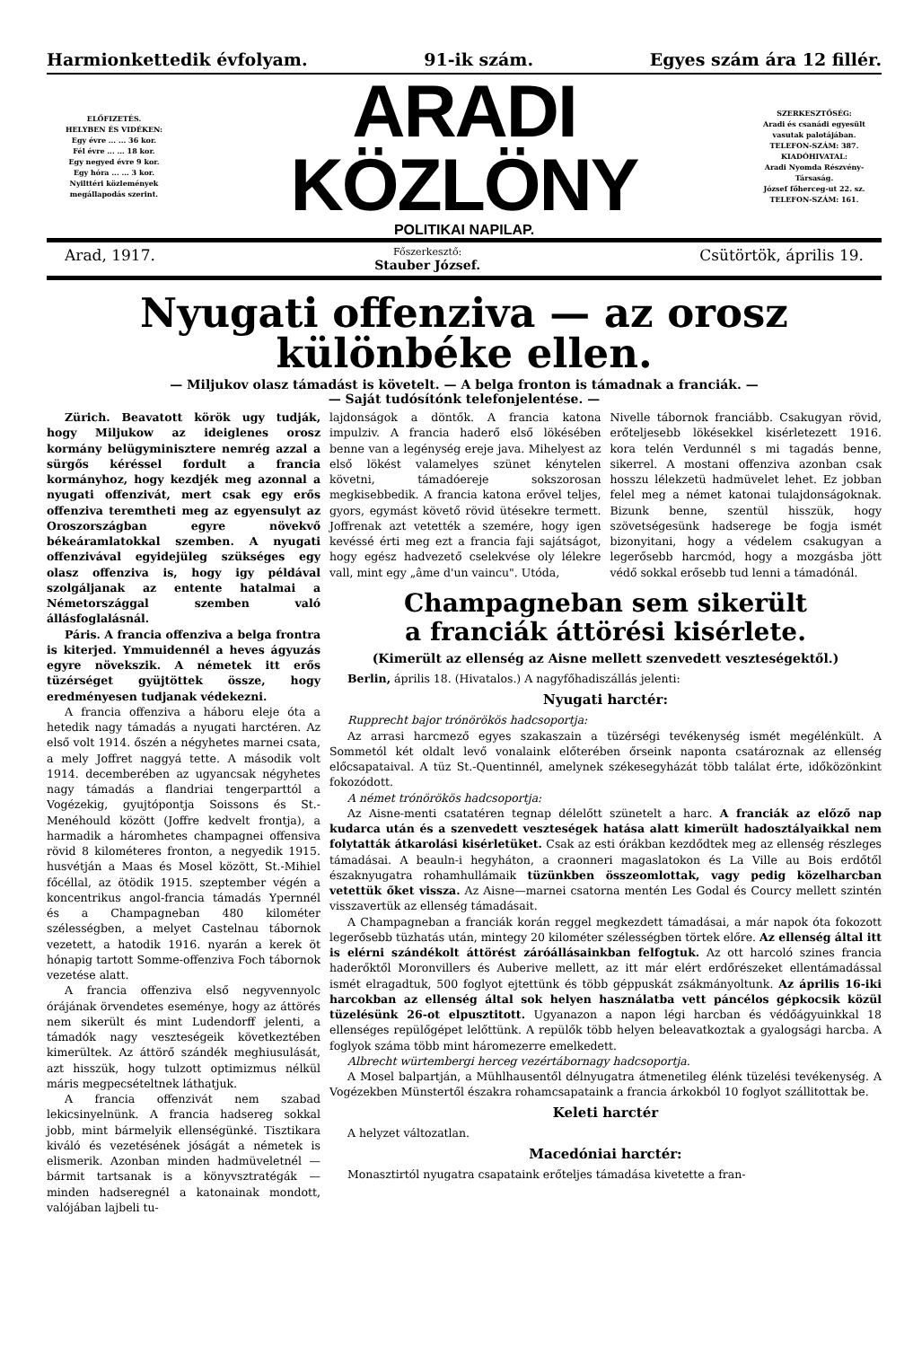Harmionkettedik évfolyam. 91-ik szám. Egyes szám ára 12 fillér.
ELŐFIZETÉS.
HELYBEN ÉS VIDÉKEN:
Egy évre ... ... 36 kor.
Fél évre ... ... 18 kor.
Egy negyed évre 9 kor.
Egy hóra ... ... 3 kor.
Nyilttéri közlemények megállapodás szerint.
ARADI KÖZLÖNY
POLITIKAI NAPILAP.
SZERKESZTŐSÉG:
Aradi és csanádi egyesült vasutak palotájában.
TELEFON-SZÁM: 387.
KIADÓHIVATAL:
Aradi Nyomda Részvény-Társaság.
József főherceg-ut 22. sz.
TELEFON-SZÁM: 161.
Arad, 1917. Főszerkesztő:
Stauber József. Csütörtök, április 19.
Nyugati offenziva — az orosz különbéke ellen.
— Miljukov olasz támadást is követelt. — A belga fronton is támadnak a franciák. —
— Saját tudósítónk telefonjelentése. —
Zürich. Beavatott körök ugy tudják, hogy Miljukow az ideiglenes orosz kormány belügyminisztere nemrég azzal a sürgős kéréssel fordult a francia kormányhoz, hogy kezdjék meg azonnal a nyugati offenzivát, mert csak egy erős offenziva teremtheti meg az egyensulyt az Oroszországban egyre növekvő békeáramlatokkal szemben. A nyugati offenzivával egyidejüleg szükséges egy olasz offenziva is, hogy igy példával szolgáljanak az entente hatalmai a Németországgal szemben való állásfoglalásnál.
Páris. A francia offenziva a belga frontra is kiterjed. Ymmuidennél a heves ágyuzás egyre növekszik. A németek itt erős tüzérséget gyüjtöttek össze, hogy eredményesen tudjanak védekezni.
A francia offenziva a háboru eleje óta a hetedik nagy támadás a nyugati harctéren. Az első volt 1914. őszén a négyhetes marnei csata, a mely Joffret naggyá tette. A második volt 1914. decemberében az ugyancsak négyhetes nagy támadás a flandriai tengerparttól a Vogézekig, gyujtópontja Soissons és St.-Menéhould között (Joffre kedvelt frontja), a harmadik a háromhetes champagnei offensiva rövid 8 kilométeres fronton, a negyedik 1915. husvétján a Maas és Mosel között, St.-Mihiel főcéllal, az ötödik 1915. szeptember végén a koncentrikus angol-francia támadás Ypernnél és a Champagneban 480 kilométer szélességben, a melyet Castelnau tábornok vezetett, a hatodik 1916. nyarán a kerek öt hónapig tartott Somme-offenziva Foch tábornok vezetése alatt.
A francia offenziva első negyvennyolc órájának örvendetes eseménye, hogy az áttörés nem sikerült és mint Ludendorff jelenti, a támadók nagy veszteségeik következtében kimerültek. Az áttörő szándék meghiusulását, azt hisszük, hogy tulzott optimizmus nélkül máris megpecsételtnek láthatjuk.
A francia offenzivát nem szabad lekicsinyelnünk. A francia hadsereg sokkal jobb, mint bármelyik ellenségünké. Tisztikara kiváló és vezetésének jóságát a németek is elismerik. Azonban minden hadmüveletnél — bármit tartsanak is a könyvsztratégák — minden hadseregnél a katonainak mondott, valójában lajbeli tu-
lajdonságok a döntők. A francia katona impulziv. A francia haderő első lökésében benne van a legénység ereje java. Mihelyest az első lökést valamelyes szünet kénytelen követni, támadóereje sokszorosan megkisebbedik. A francia katona erővel teljes, gyors, egymást követő rövid ütésekre termett. Joffrenak azt vetették a szemére, hogy igen kevéssé érti meg ezt a francia faji sajátságot, hogy egész hadvezető cselekvése oly lélekre vall, mint egy „âme d'un vaincu". Utóda,
Nivelle tábornok franciább. Csakugyan rövid, erőteljesebb lökésekkel kisérletezett 1916. kora telén Verdunnél s mi tagadás benne, sikerrel. A mostani offenziva azonban csak hosszu lélekzetü hadmüvelet lehet. Ez jobban felel meg a német katonai tulajdonságoknak. Bizunk benne, szentül hisszük, hogy szövetségesünk hadserege be fogja ismét bizonyitani, hogy a védelem csakugyan a legerősebb harcmód, hogy a mozgásba jött védő sokkal erősebb tud lenni a támadónál.
Champagneban sem sikerült
a franciák áttörési kisérlete.
(Kimerült az ellenség az Aisne mellett szenvedett veszteségektől.)
Berlin, április 18. (Hivatalos.) A nagyfőhadiszállás jelenti:
Nyugati harctér:
Rupprecht bajor trónörökös hadcsoportja:
Az arrasi harcmező egyes szakaszain a tüzérségi tevékenység ismét megélénkült. A Sommetól két oldalt levő vonalaink előterében őrseink naponta csatároznak az ellenség előcsapataival. A tüz St.-Quentinnél, amelynek székesegyházát több találat érte, időközönkint fokozódott.
A német trónörökös hadcsoportja:
Az Aisne-menti csatatéren tegnap délelőtt szünetelt a harc. A franciák az előző nap kudarca után és a szenvedett veszteségek hatása alatt kimerült hadosztályaikkal nem folytatták átkarolási kisérletüket. Csak az esti órákban kezdődtek meg az ellenség részleges támadásai. A beauln-i hegyháton, a craonneri magaslatokon és La Ville au Bois erdőtől északnyugatra rohamhullámaik tüzünkben összeomlottak, vagy pedig közelharcban vetettük őket vissza. Az Aisne—marnei csatorna mentén Les Godal és Courcy mellett szintén visszavertük az ellenség támadásait.
A Champagneban a franciák korán reggel megkezdett támadásai, a már napok óta fokozott legerősebb tüzhatás után, mintegy 20 kilométer szélességben törtek előre. Az ellenség által itt is elérni szándékolt áttörést záróállásainkban felfogtuk. Az ott harcoló szines francia haderőktől Moronvillers és Auberive mellett, az itt már elért erdőrészeket ellentámadással ismét elragadtuk, 500 foglyot ejtettünk és több géppuskát zsákmányoltunk. Az április 16-iki harcokban az ellenség által sok helyen használatba vett páncélos gépkocsik közül tüzelésünk 26-ot elpusztitott. Ugyanazon a napon légi harcban és védőágyuinkkal 18 ellenséges repülőgépet lelőttünk. A repülők több helyen beleavatkoztak a gyalogsági harcba. A foglyok száma több mint háromezerre emelkedett.
Albrecht würtembergi herceg vezértábornagy hadcsoportja.
A Mosel balpartján, a Mühlhausentől délnyugatra átmenetileg élénk tüzelési tevékenység. A Vogézekben Münstertől északra rohamcsapataink a francia árkokból 10 foglyot szállitottak be.
Keleti harctér
A helyzet változatlan.
Macedóniai harctér:
Monasztirtól nyugatra csapataink erőteljes támadása kivetette a fran-